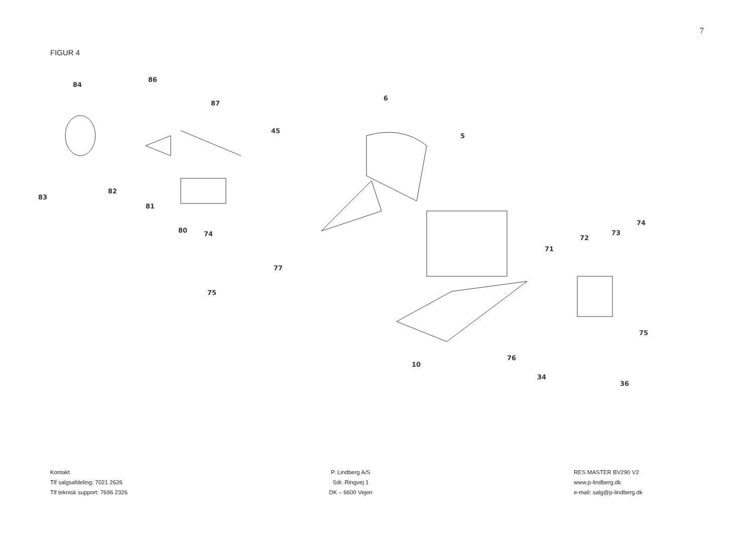7
FIGUR 4
84
86
87
6
45
5
83
82
81
80
74
77
75
74
73
72
71
10
76
75
34
36
Kontakt
Tlf salgsafdeling: 7021 2626
Tlf teknisk support: 7696 2326
P. Lindberg A/S
Sdr. Ringvej 1
DK – 6600 Vejen
RES MASTER BV290 V2
www.p-lindberg.dk
e-mail: salg@p-lindberg.dk